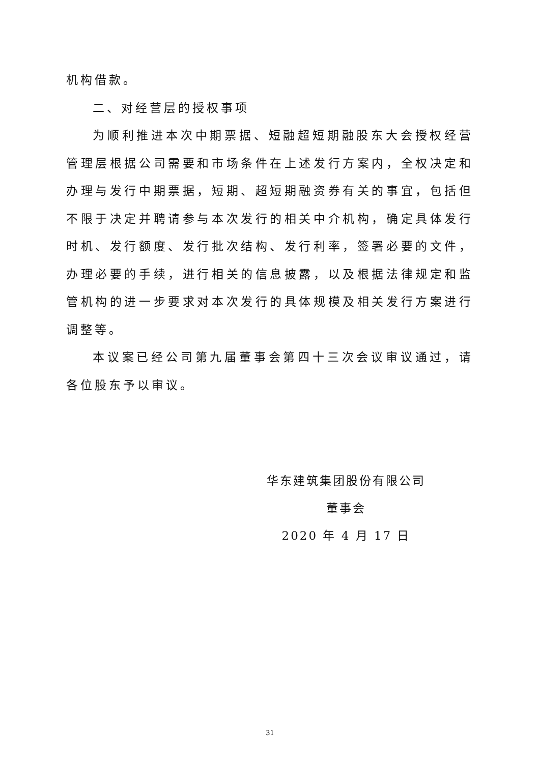机构借款。
二、对经营层的授权事项
为顺利推进本次中期票据、短融超短期融股东大会授权经营管理层根据公司需要和市场条件在上述发行方案内，全权决定和办理与发行中期票据，短期、超短期融资券有关的事宜，包括但不限于决定并聘请参与本次发行的相关中介机构，确定具体发行时机、发行额度、发行批次结构、发行利率，签署必要的文件，办理必要的手续，进行相关的信息披露，以及根据法律规定和监管机构的进一步要求对本次发行的具体规模及相关发行方案进行调整等。
本议案已经公司第九届董事会第四十三次会议审议通过，请各位股东予以审议。
华东建筑集团股份有限公司
董事会
2020 年 4 月 17 日
31